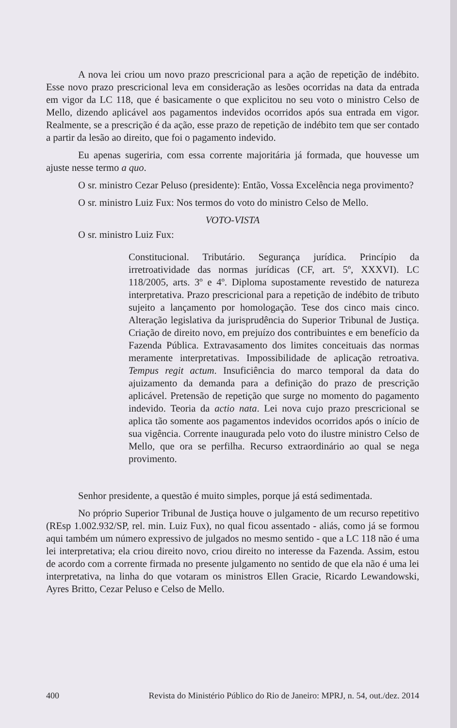A nova lei criou um novo prazo prescricional para a ação de repetição de indébito. Esse novo prazo prescricional leva em consideração as lesões ocorridas na data da entrada em vigor da LC 118, que é basicamente o que explicitou no seu voto o ministro Celso de Mello, dizendo aplicável aos pagamentos indevidos ocorridos após sua entrada em vigor. Realmente, se a prescrição é da ação, esse prazo de repetição de indébito tem que ser contado a partir da lesão ao direito, que foi o pagamento indevido.
Eu apenas sugeriria, com essa corrente majoritária já formada, que houvesse um ajuste nesse termo a quo.
O sr. ministro Cezar Peluso (presidente): Então, Vossa Excelência nega provimento?
O sr. ministro Luiz Fux: Nos termos do voto do ministro Celso de Mello.
VOTO-VISTA
O sr. ministro Luiz Fux:
Constitucional. Tributário. Segurança jurídica. Princípio da irretroatividade das normas jurídicas (CF, art. 5º, XXXVI). LC 118/2005, arts. 3º e 4º. Diploma supostamente revestido de natureza interpretativa. Prazo prescricional para a repetição de indébito de tributo sujeito a lançamento por homologação. Tese dos cinco mais cinco. Alteração legislativa da jurisprudência do Superior Tribunal de Justiça. Criação de direito novo, em prejuízo dos contribuintes e em benefício da Fazenda Pública. Extravasamento dos limites conceituais das normas meramente interpretativas. Impossibilidade de aplicação retroativa. Tempus regit actum. Insuficiência do marco temporal da data do ajuizamento da demanda para a definição do prazo de prescrição aplicável. Pretensão de repetição que surge no momento do pagamento indevido. Teoria da actio nata. Lei nova cujo prazo prescricional se aplica tão somente aos pagamentos indevidos ocorridos após o início de sua vigência. Corrente inaugurada pelo voto do ilustre ministro Celso de Mello, que ora se perfilha. Recurso extraordinário ao qual se nega provimento.
Senhor presidente, a questão é muito simples, porque já está sedimentada.
No próprio Superior Tribunal de Justiça houve o julgamento de um recurso repetitivo (REsp 1.002.932/SP, rel. min. Luiz Fux), no qual ficou assentado - aliás, como já se formou aqui também um número expressivo de julgados no mesmo sentido - que a LC 118 não é uma lei interpretativa; ela criou direito novo, criou direito no interesse da Fazenda. Assim, estou de acordo com a corrente firmada no presente julgamento no sentido de que ela não é uma lei interpretativa, na linha do que votaram os ministros Ellen Gracie, Ricardo Lewandowski, Ayres Britto, Cezar Peluso e Celso de Mello.
400 Revista do Ministério Público do Rio de Janeiro: MPRJ, n. 54, out./dez. 2014